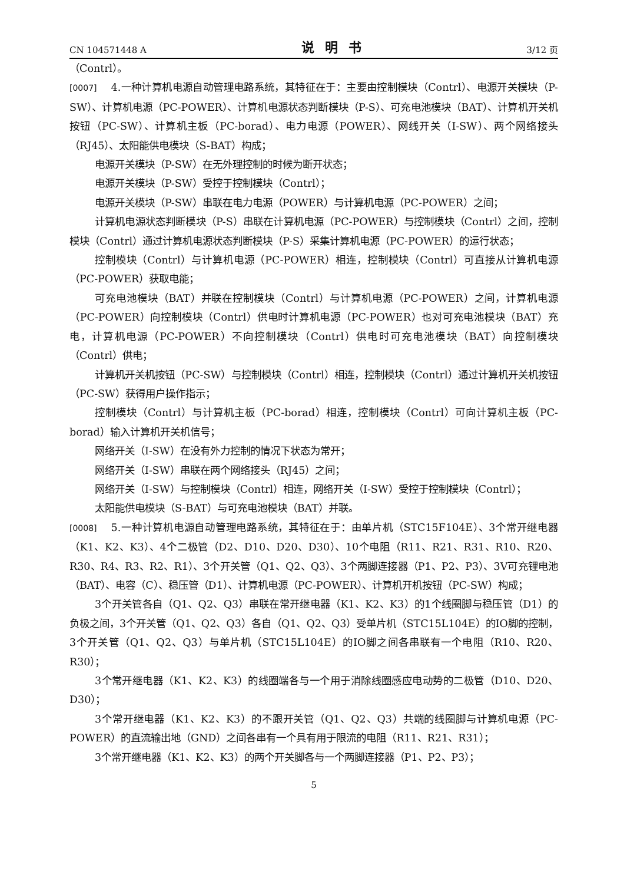CN 104571448 A 说明书 3/12 页
（Contrl）。
[0007] 4.一种计算机电源自动管理电路系统，其特征在于：主要由控制模块（Contrl）、电源开关模块（P-SW）、计算机电源（PC-POWER）、计算机电源状态判断模块（P-S）、可充电池模块（BAT）、计算机开关机按钮（PC-SW）、计算机主板（PC-borad）、电力电源（POWER）、网线开关（I-SW）、两个网络接头（RJ45）、太阳能供电模块（S-BAT）构成；
电源开关模块（P-SW）在无外理控制的时候为断开状态；
电源开关模块（P-SW）受控于控制模块（Contrl）；
电源开关模块（P-SW）串联在电力电源（POWER）与计算机电源（PC-POWER）之间；
计算机电源状态判断模块（P-S）串联在计算机电源（PC-POWER）与控制模块（Contrl）之间，控制模块（Contrl）通过计算机电源状态判断模块（P-S）采集计算机电源（PC-POWER）的运行状态；
控制模块（Contrl）与计算机电源（PC-POWER）相连，控制模块（Contrl）可直接从计算机电源（PC-POWER）获取电能；
可充电池模块（BAT）并联在控制模块（Contrl）与计算机电源（PC-POWER）之间，计算机电源（PC-POWER）向控制模块（Contrl）供电时计算机电源（PC-POWER）也对可充电池模块（BAT）充电，计算机电源（PC-POWER）不向控制模块（Contrl）供电时可充电池模块（BAT）向控制模块（Contrl）供电；
计算机开关机按钮（PC-SW）与控制模块（Contrl）相连，控制模块（Contrl）通过计算机开关机按钮（PC-SW）获得用户操作指示；
控制模块（Contrl）与计算机主板（PC-borad）相连，控制模块（Contrl）可向计算机主板（PC-borad）输入计算机开关机信号；
网络开关（I-SW）在没有外力控制的情况下状态为常开；
网络开关（I-SW）串联在两个网络接头（RJ45）之间；
网络开关（I-SW）与控制模块（Contrl）相连，网络开关（I-SW）受控于控制模块（Contrl）；
太阳能供电模块（S-BAT）与可充电池模块（BAT）并联。
[0008] 5.一种计算机电源自动管理电路系统，其特征在于：由单片机（STC15F104E）、3个常开继电器（K1、K2、K3）、4个二极管（D2、D10、D20、D30）、10个电阻（R11、R21、R31、R10、R20、R30、R4、R3、R2、R1）、3个开关管（Q1、Q2、Q3）、3个两脚连接器（P1、P2、P3）、3V可充锂电池（BAT）、电容（C）、稳压管（D1）、计算机电源（PC-POWER）、计算机开机按钮（PC-SW）构成；
3个开关管各自（Q1、Q2、Q3）串联在常开继电器（K1、K2、K3）的1个线圈脚与稳压管（D1）的负极之间，3个开关管（Q1、Q2、Q3）各自（Q1、Q2、Q3）受单片机（STC15L104E）的IO脚的控制，3个开关管（Q1、Q2、Q3）与单片机（STC15L104E）的IO脚之间各串联有一个电阻（R10、R20、R30）；
3个常开继电器（K1、K2、K3）的线圈端各与一个用于消除线圈感应电动势的二极管（D10、D20、D30）；
3个常开继电器（K1、K2、K3）的不跟开关管（Q1、Q2、Q3）共端的线圈脚与计算机电源（PC-POWER）的直流输出地（GND）之间各串有一个具有用于限流的电阻（R11、R21、R31）；
3个常开继电器（K1、K2、K3）的两个开关脚各与一个两脚连接器（P1、P2、P3）；
5